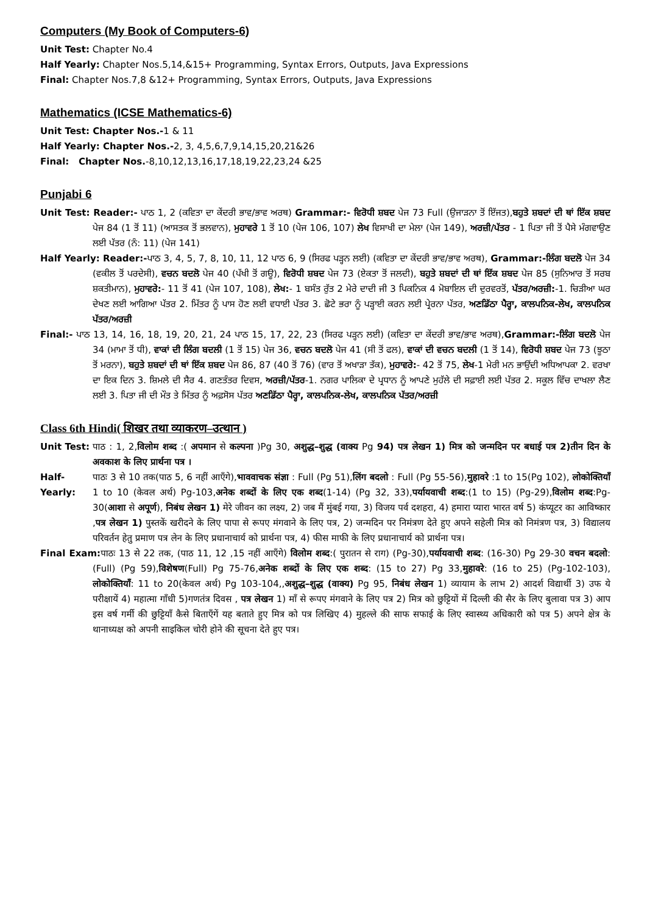Computers (My Book of Computers-6)
Unit Test: Chapter No.4
Half Yearly: Chapter Nos.5,14,&15+ Programming, Syntax Errors, Outputs, Java Expressions
Final: Chapter Nos.7,8 &12+ Programming, Syntax Errors, Outputs, Java Expressions
Mathematics (ICSE Mathematics-6)
Unit Test: Chapter Nos.-1 & 11
Half Yearly: Chapter Nos.-2, 3, 4,5,6,7,9,14,15,20,21&26
Final: Chapter Nos.-8,10,12,13,16,17,18,19,22,23,24 &25
Punjabi 6
Unit Test: Reader:- ਪਾਠ 1, 2 (ਕਵਿਤਾ ਦਾ ਕੇਂਦਰੀ ਭਾਵ/ਭਾਵ ਅਰਥ) Grammar:- ਵਿਰੋਧੀ ਸ਼ਬਦ ਪੇਜ 73 Full (ਉਜਾੜਨਾ ਤੋਂ ਇੱਜਤ),ਬਹੁਤੇ ਸ਼ਬਦਾਂ ਦੀ ਥਾਂ ਇੱਕ ਸ਼ਬਦ ਪੇਜ 84 (1 ਤੋਂ 11) (ਆਸਤਕ ਤੋਂ ਭਲਵਾਨ), ਮੁਹਾਵਰੇ 1 ਤੋਂ 10 (ਪੇਜ 106, 107) ਲੇਖ ਵਿਸਾਖੀ ਦਾ ਮੇਲਾ (ਪੇਜ 149), ਅਰਜ਼ੀ/ਪੱਤਰ - 1 ਪਿਤਾ ਜੀ ਤੋਂ ਪੈਸੇ ਮੰਗਵਾਉਣ ਲਈ ਪੱਤਰ (ਨੰ: 11) (ਪੇਜ 141)
Half Yearly: Reader:-ਪਾਠ 3, 4, 5, 7, 8, 10, 11, 12 ਪਾਠ 6, 9 (ਸਿਰਫ ਪੜ੍ਹਨ ਲਈ) (ਕਵਿਤਾ ਦਾ ਕੇਂਦਰੀ ਭਾਵ/ਭਾਵ ਅਰਥ), Grammar:-ਲਿੰਗ ਬਦਲੋ ਪੇਜ 34 (ਵਕੀਲ ਤੋਂ ਪਰਦੇਸੀ), ਵਚਨ ਬਦਲੋ ਪੇਜ 40 (ਪੱਖੀ ਤੋਂ ਗਊ), ਵਿਰੋਧੀ ਸ਼ਬਦ ਪੇਜ 73 (ਏਕਤਾ ਤੋਂ ਜਲਦੀ), ਬਹੁਤੇ ਸ਼ਬਦਾਂ ਦੀ ਥਾਂ ਇੱਕ ਸ਼ਬਦ ਪੇਜ 85 (ਸੁਨਿਆਰ ਤੋਂ ਸਰਬ ਸ਼ਕਤੀਮਾਨ), ਮੁਹਾਵਰੇ:- 11 ਤੋਂ 41 (ਪੇਜ 107, 108), ਲੇਖ:- 1 ਬਸੰਤ ਰੁੱਤ 2 ਮੇਰੇ ਦਾਦੀ ਜੀ 3 ਪਿਕਨਿਕ 4 ਮੋਬਾਇਲ ਦੀ ਦੁਰਵਰਤੋਂ, ਪੱਤਰ/ਅਰਜ਼ੀ:-1. ਚਿੜੀਆ ਘਰ ਦੇਖਣ ਲਈ ਆਗਿਆ ਪੱਤਰ 2. ਮਿੱਤਰ ਨੂੰ ਪਾਸ ਹੋਣ ਲਈ ਵਧਾਈ ਪੱਤਰ 3. ਛੋਟੇ ਭਰਾ ਨੂੰ ਪੜ੍ਹਾਈ ਕਰਨ ਲਈ ਪ੍ਰੇਰਨਾ ਪੱਤਰ, ਅਣਡਿੱਠਾ ਪੈਰ੍ਹਾ, ਕਾਲਪਨਿਕ-ਲੇਖ, ਕਾਲਪਨਿਕ ਪੱਤਰ/ਅਰਜ਼ੀ
Final:- ਪਾਠ 13, 14, 16, 18, 19, 20, 21, 24 ਪਾਠ 15, 17, 22, 23 (ਸਿਰਫ ਪੜ੍ਹਨ ਲਈ) (ਕਵਿਤਾ ਦਾ ਕੇਂਦਰੀ ਭਾਵ/ਭਾਵ ਅਰਥ),Grammar:-ਲਿੰਗ ਬਦਲੋ ਪੇਜ 34 (ਮਾਮਾ ਤੋਂ ਧੀ), ਵਾਕਾਂ ਦੀ ਲਿੰਗ ਬਦਲੀ (1 ਤੋਂ 15) ਪੇਜ 36, ਵਚਨ ਬਦਲੋ ਪੇਜ 41 (ਸੀ ਤੋਂ ਫਲ), ਵਾਕਾਂ ਦੀ ਵਚਨ ਬਦਲੀ (1 ਤੋਂ 14), ਵਿਰੋਧੀ ਸ਼ਬਦ ਪੇਜ 73 (ਝੂਠਾ ਤੋਂ ਮਰਨਾ), ਬਹੁਤੇ ਸ਼ਬਦਾਂ ਦੀ ਥਾਂ ਇੱਕ ਸ਼ਬਦ ਪੇਜ 86, 87 (40 ਤੋਂ 76) (ਵਾਰ ਤੋਂ ਅਖਾੜਾ ਤੱਕ), ਮੁਹਾਵਰੇ:- 42 ਤੋਂ 75, ਲੇਖ-1 ਮੇਰੀ ਮਨ ਭਾਉਂਦੀ ਅਧਿਆਪਕਾ 2. ਵਰਖਾ ਦਾ ਇਕ ਦਿਨ 3. ਸ਼ਿਮਲੇ ਦੀ ਸੈਰ 4. ਗਣਤੰਤਰ ਦਿਵਸ, ਅਰਜ਼ੀ/ਪੱਤਰ-1. ਨਗਰ ਪਾਲਿਕਾ ਦੇ ਪ੍ਰਧਾਨ ਨੂੰ ਆਪਣੇ ਮੁਹੱਲੇ ਦੀ ਸਫ਼ਾਈ ਲਈ ਪੱਤਰ 2. ਸਕੂਲ ਵਿੱਚ ਦਾਖਲਾ ਲੈਣ ਲਈ 3. ਪਿਤਾ ਜੀ ਦੀ ਮੌਤ ਤੇ ਮਿੱਤਰ ਨੂੰ ਅਫ਼ਸੋਸ ਪੱਤਰ ਅਣਡਿੱਠਾ ਪੈਰ੍ਹਾ, ਕਾਲਪਨਿਕ-ਲੇਖ, ਕਾਲਪਨਿਕ ਪੱਤਰ/ਅਰਜ਼ੀ
Class 6th Hindi( शिखर तथा व्याकरण–उत्थान )
Unit Test:
पाठ : 1, 2,विलोम शब्द :( अपमान से कल्पना )Pg 30, अशुद्ध–शुद्ध (वाक्य Pg 94) पत्र लेखन 1) मित्र को जन्मदिन पर बधाई पत्र 2)तीन दिन के अवकाश के लिए प्रार्थना पत्र ।
Half-Yearly:
पाठः 3 से 10 तक(पाठ 5, 6 नहीं आएँगे),भाववाचक संज्ञा : Full (Pg 51),लिंग बदलो : Full (Pg 55-56),मुहावरे :1 to 15(Pg 102), लोकोक्तियाँ 1 to 10 (केवल अर्थ) Pg-103,अनेक शब्दों के लिए एक शब्द(1-14) (Pg 32, 33),पर्यायवाची शब्द:(1 to 15) (Pg-29),विलोम शब्द:Pg-30(आशा से अपूर्ण), निबंध लेखन 1) मेरे जीवन का लक्ष्य, 2) जब मैं मुंबई गया, 3) विजय पर्व दशहरा, 4) हमारा प्यारा भारत वर्ष 5) कंप्यूटर का आविष्कार ,पत्र लेखन 1) पुस्तकें खरीदने के लिए पापा से रूपए मंगवाने के लिए पत्र, 2) जन्मदिन पर निमंत्रण देते हुए अपने सहेली मित्र को निमंत्रण पत्र, 3) विद्यालय परिवर्तन हेतु प्रमाण पत्र लेन के लिए प्रधानाचार्य को प्रार्थना पत्र, 4) फीस माफी के लिए प्रधानाचार्य को प्रार्थना पत्र।
Final Exam: पाठः 13 से 22 तक, (पाठ 11, 12 ,15 नहीं आएँगे) विलोम शब्द:( पुरातन से राग) (Pg-30),पर्यायवाची शब्द: (16-30) Pg 29-30 वचन बदलो:(Full) (Pg 59),विशेषण(Full) Pg 75-76,अनेक शब्दों के लिए एक शब्द: (15 to 27) Pg 33,मुहावरे: (16 to 25) (Pg-102-103), लोकोक्तियाँ: 11 to 20(केवल अर्थ) Pg 103-104,,अशुद्ध–शुद्ध (वाक्य) Pg 95, निबंध लेखन 1) व्यायाम के लाभ 2) आदर्श विद्यार्थी 3) उफ ये परीक्षायें 4) महात्मा गाँधी 5)गणतंत्र दिवस , पत्र लेखन 1) माँ से रूपए मंगवाने के लिए पत्र 2) मित्र को छुट्टियों में दिल्ली की सैर के लिए बुलावा पत्र 3) आप इस वर्ष गर्मी की छुट्टियाँ कैसे बिताएँगें यह बताते हुए मित्र को पत्र लिखिए 4) मुहल्ले की साफ सफाई के लिए स्वास्थ्य अधिकारी को पत्र 5) अपने क्षेत्र के थानाध्यक्ष को अपनी साइकिल चोरी होने की सूचना देते हुए पत्र।